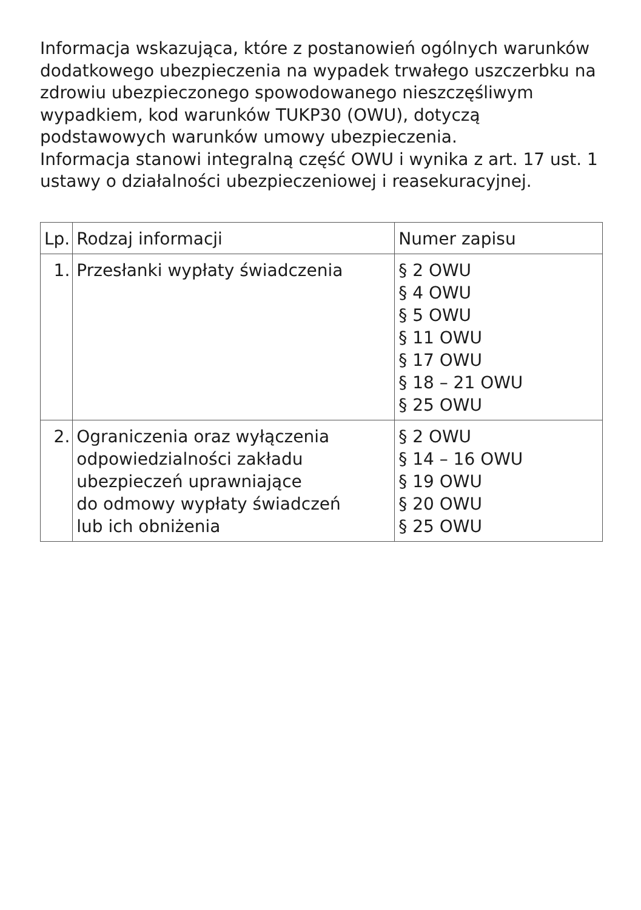Informacja wskazująca, które z postanowień ogólnych warunków dodatkowego ubezpieczenia na wypadek trwałego uszczerbku na zdrowiu ubezpieczonego spowodowanego nieszczęśliwym wypadkiem, kod warunków TUKP30 (OWU), dotyczą podstawowych warunków umowy ubezpieczenia.
Informacja stanowi integralną część OWU i wynika z art. 17 ust. 1 ustawy o działalności ubezpieczeniowej i reasekuracyjnej.
| Lp. | Rodzaj informacji | Numer zapisu |
| --- | --- | --- |
| 1. | Przesłanki wypłaty świadczenia | § 2 OWU § 4 OWU § 5 OWU § 11 OWU § 17 OWU § 18 – 21 OWU § 25 OWU |
| 2. | Ograniczenia oraz wyłączenia odpowiedzialności zakładu ubezpieczeń uprawniające do odmowy wypłaty świadczeń lub ich obniżenia | § 2 OWU § 14 – 16 OWU § 19 OWU § 20 OWU § 25 OWU |